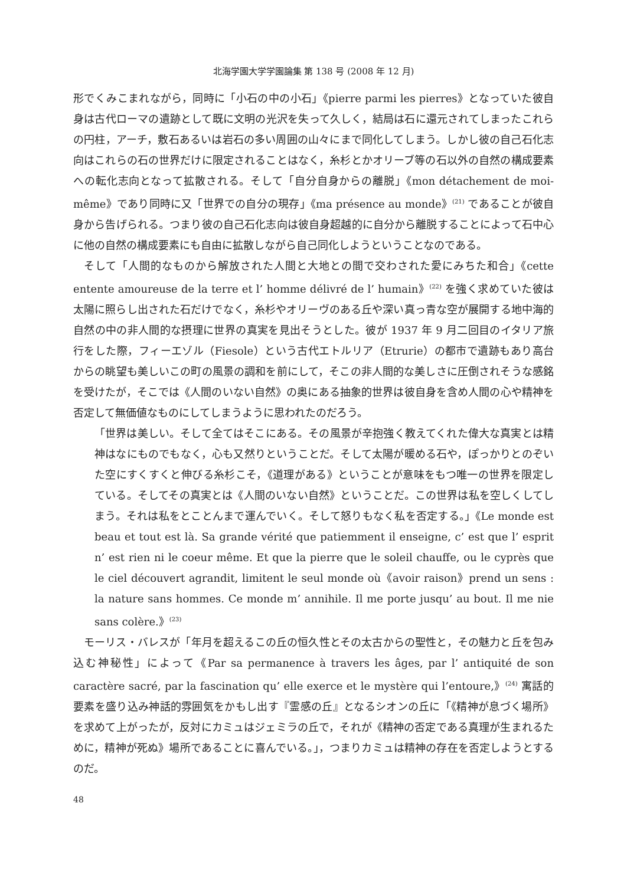北海学園大学学園論集 第 138 号 (2008 年 12 月)
形でくみこまれながら，同時に「小石の中の小石」《pierre parmi les pierres》となっていた彼自身は古代ローマの遺跡として既に文明の光沢を失って久しく，結局は石に還元されてしまったこれらの円柱，アーチ，敷石あるいは岩石の多い周囲の山々にまで同化してしまう。しかし彼の自己石化志向はこれらの石の世界だけに限定されることはなく，糸杉とかオリーブ等の石以外の自然の構成要素への転化志向となって拡散される。そして「自分自身からの離脱」《mon détachement de moi-même》であり同時に又「世界での自分の現存」《ma présence au monde》<sup>(21)</sup> であることが彼自身から告げられる。つまり彼の自己石化志向は彼自身超越的に自分から離脱することによって石中心に他の自然の構成要素にも自由に拡散しながら自己同化しようということなのである。
そして「人間的なものから解放された人間と大地との間で交わされた愛にみちた和合」《cette entente amoureuse de la terre et l’ homme délivré de l’ humain》<sup>(22)</sup> を強く求めていた彼は太陽に照らし出された石だけでなく，糸杉やオリーヴのある丘や深い真っ青な空が展開する地中海的自然の中の非人間的な摂理に世界の真実を見出そうとした。彼が 1937 年 9 月二回目のイタリア旅行をした際，フィーエゾル（Fiesole）という古代エトルリア（Etrurie）の都市で遺跡もあり高台からの眺望も美しいこの町の風景の調和を前にして，そこの非人間的な美しさに圧倒されそうな感銘を受けたが，そこでは《人間のいない自然》の奥にある抽象的世界は彼自身を含め人間の心や精神を否定して無価値なものにしてしまうように思われたのだろう。
「世界は美しい。そして全てはそこにある。その風景が辛抱強く教えてくれた偉大な真実とは精神はなにものでもなく，心も又然りということだ。そして太陽が暖める石や，ぽっかりとのぞいた空にすくすくと伸びる糸杉こそ，《道理がある》ということが意味をもつ唯一の世界を限定している。そしてその真実とは《人間のいない自然》ということだ。この世界は私を空しくしてしまう。それは私をとことんまで運んでいく。そして怒りもなく私を否定する。」《Le monde est beau et tout est là. Sa grande vérité que patiemment il enseigne, c’ est que l’ esprit n’ est rien ni le coeur même. Et que la pierre que le soleil chauffe, ou le cyprès que le ciel découvert agrandit, limitent le seul monde où《avoir raison》prend un sens : la nature sans hommes. Ce monde m’ annihile. Il me porte jusqu’ au bout. Il me nie sans colère.》<sup>(23)</sup>
モーリス・バレスが「年月を超えるこの丘の恒久性とその太古からの聖性と，その魅力と丘を包み込む神秘性」によって《Par sa permanence à travers les âges, par l’ antiquité de son caractère sacré, par la fascination qu’ elle exerce et le mystère qui l’entoure,》<sup>(24)</sup> 寓話的要素を盛り込み神話的雰囲気をかもし出す『霊感の丘』となるシオンの丘に「《精神が息づく場所》を求めて上がったが，反対にカミュはジェミラの丘で，それが《精神の否定である真理が生まれるために，精神が死ぬ》場所であることに喜んでいる。」，つまりカミュは精神の存在を否定しようとするのだ。
48